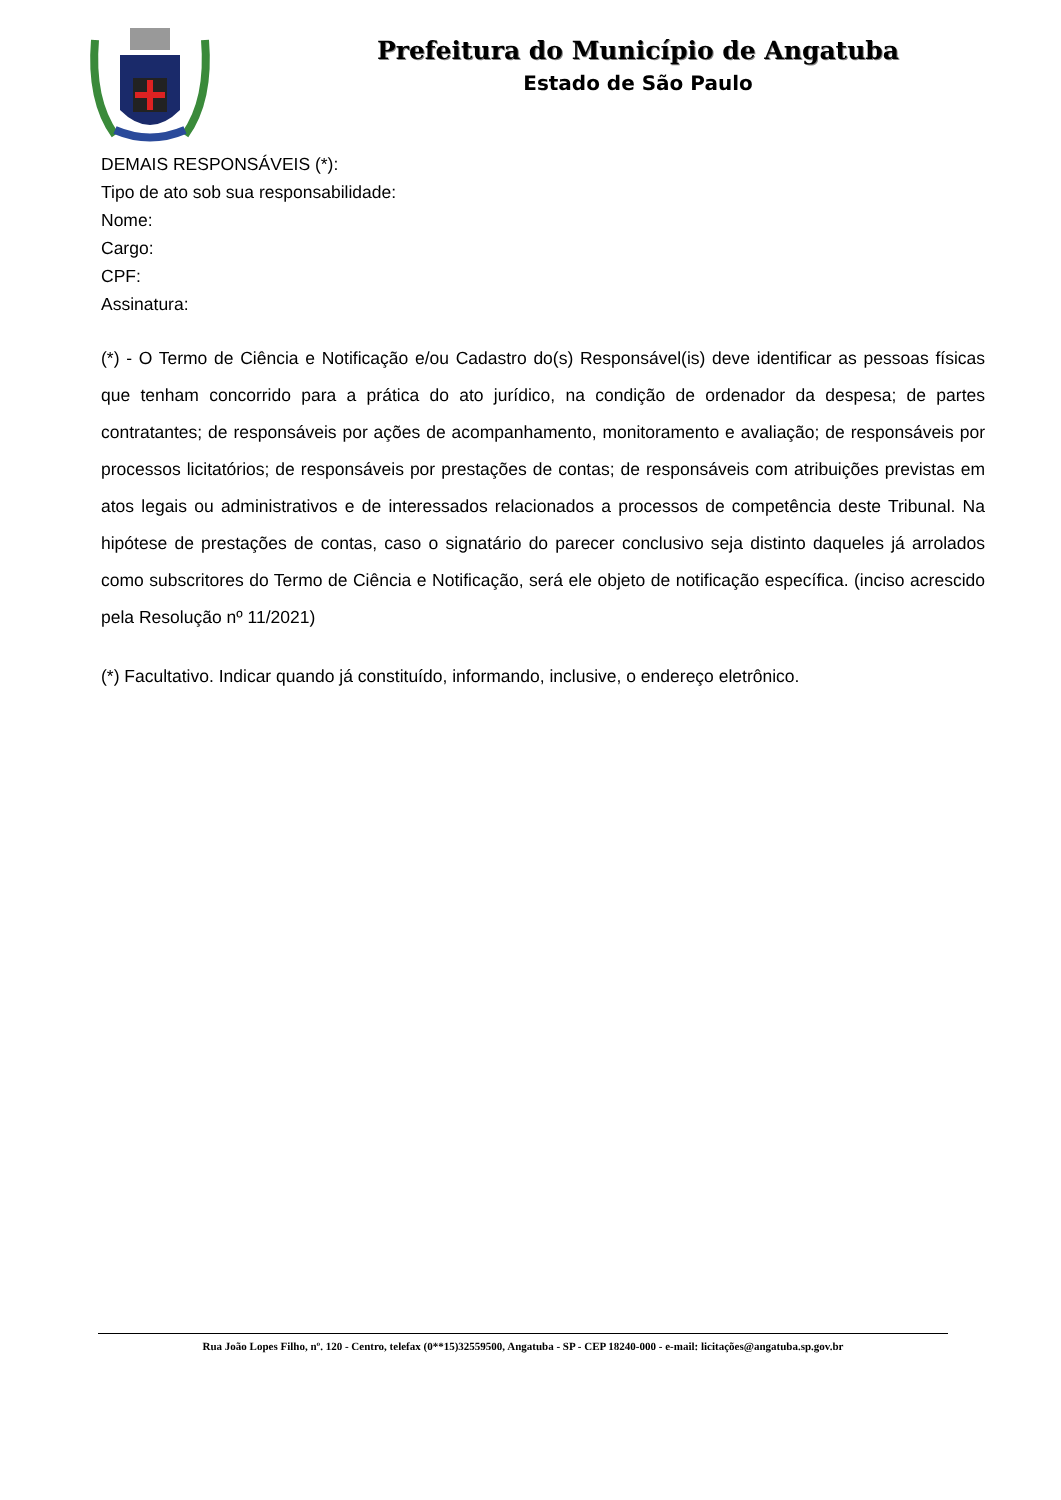Prefeitura do Município de Angatuba
Estado de São Paulo
DEMAIS RESPONSÁVEIS (*):
Tipo de ato sob sua responsabilidade:
Nome:
Cargo:
CPF:
Assinatura:
(*) - O Termo de Ciência e Notificação e/ou Cadastro do(s) Responsável(is) deve identificar as pessoas físicas que tenham concorrido para a prática do ato jurídico, na condição de ordenador da despesa; de partes contratantes; de responsáveis por ações de acompanhamento, monitoramento e avaliação; de responsáveis por processos licitatórios; de responsáveis por prestações de contas; de responsáveis com atribuições previstas em atos legais ou administrativos e de interessados relacionados a processos de competência deste Tribunal. Na hipótese de prestações de contas, caso o signatário do parecer conclusivo seja distinto daqueles já arrolados como subscritores do Termo de Ciência e Notificação, será ele objeto de notificação específica. (inciso acrescido pela Resolução nº 11/2021)
(*) Facultativo. Indicar quando já constituído, informando, inclusive, o endereço eletrônico.
Rua João Lopes Filho, nº. 120 - Centro, telefax (0**15)32559500, Angatuba - SP - CEP 18240-000 - e-mail: licitações@angatuba.sp.gov.br